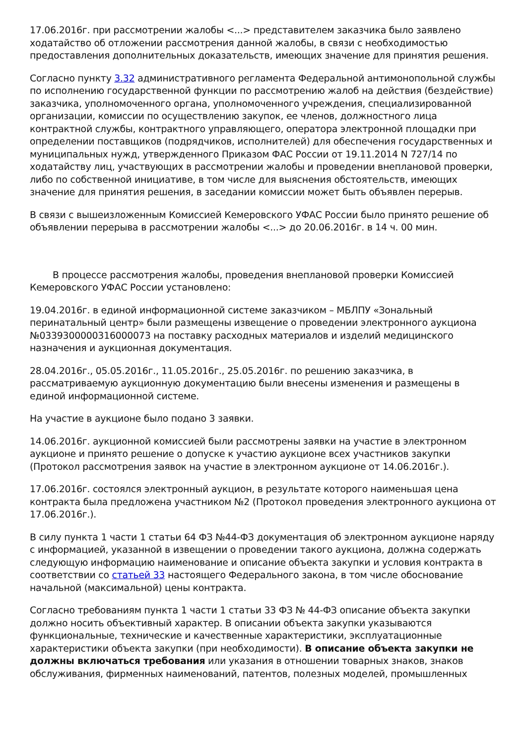17.06.2016г. при рассмотрении жалобы <...> представителем заказчика было заявлено ходатайство об отложении рассмотрения данной жалобы, в связи с необходимостью предоставления дополнительных доказательств, имеющих значение для принятия решения.
Согласно пункту 3.32 административного регламента Федеральной антимонопольной службы по исполнению государственной функции по рассмотрению жалоб на действия (бездействие) заказчика, уполномоченного органа, уполномоченного учреждения, специализированной организации, комиссии по осуществлению закупок, ее членов, должностного лица контрактной службы, контрактного управляющего, оператора электронной площадки при определении поставщиков (подрядчиков, исполнителей) для обеспечения государственных и муниципальных нужд, утвержденного Приказом ФАС России от 19.11.2014 N 727/14 по ходатайству лиц, участвующих в рассмотрении жалобы и проведении внеплановой проверки, либо по собственной инициативе, в том числе для выяснения обстоятельств, имеющих значение для принятия решения, в заседании комиссии может быть объявлен перерыв.
В связи с вышеизложенным Комиссией Кемеровского УФАС России было принято решение об объявлении перерыва в рассмотрении жалобы <...> до 20.06.2016г. в 14 ч. 00 мин.
В процессе рассмотрения жалобы, проведения внеплановой проверки Комиссией Кемеровского УФАС России установлено:
19.04.2016г. в единой информационной системе заказчиком – МБЛПУ «Зональный перинатальный центр» были размещены извещение о проведении электронного аукциона №0339300000316000073 на поставку расходных материалов и изделий медицинского назначения и аукционная документация.
28.04.2016г., 05.05.2016г., 11.05.2016г., 25.05.2016г. по решению заказчика, в рассматриваемую аукционную документацию были внесены изменения и размещены в единой информационной системе.
На участие в аукционе было подано 3 заявки.
14.06.2016г. аукционной комиссией были рассмотрены заявки на участие в электронном аукционе и принято решение о допуске к участию аукционе всех участников закупки (Протокол рассмотрения заявок на участие в электронном аукционе от 14.06.2016г.).
17.06.2016г. состоялся электронный аукцион, в результате которого наименьшая цена контракта была предложена участником №2 (Протокол проведения электронного аукциона от 17.06.2016г.).
В силу пункта 1 части 1 статьи 64 ФЗ №44-ФЗ документация об электронном аукционе наряду с информацией, указанной в извещении о проведении такого аукциона, должна содержать следующую информацию наименование и описание объекта закупки и условия контракта в соответствии со статьей 33 настоящего Федерального закона, в том числе обоснование начальной (максимальной) цены контракта.
Согласно требованиям пункта 1 части 1 статьи 33 ФЗ № 44-ФЗ описание объекта закупки должно носить объективный характер. В описании объекта закупки указываются функциональные, технические и качественные характеристики, эксплуатационные характеристики объекта закупки (при необходимости). В описание объекта закупки не должны включаться требования или указания в отношении товарных знаков, знаков обслуживания, фирменных наименований, патентов, полезных моделей, промышленных